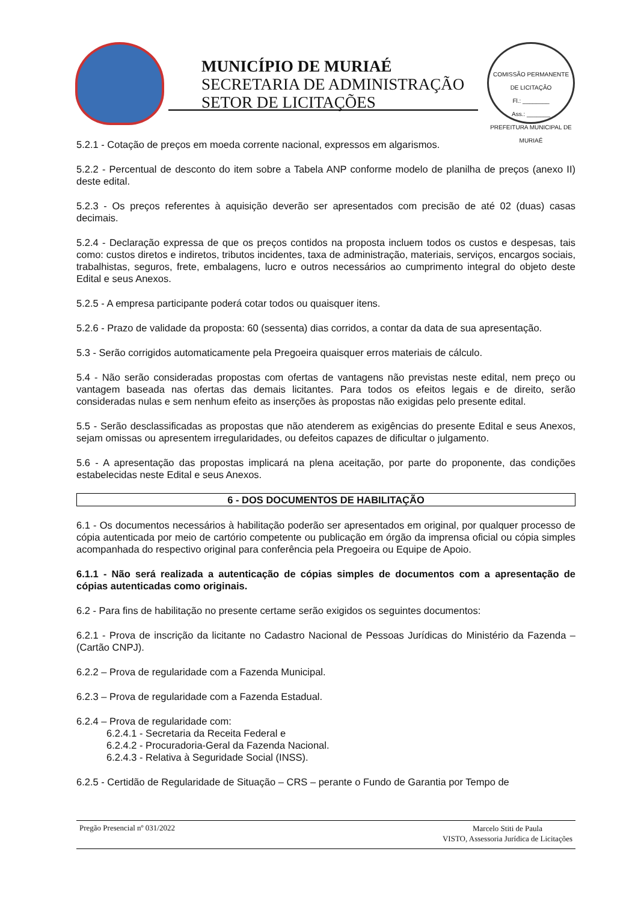MUNICÍPIO DE MURIAÉ
SECRETARIA DE ADMINISTRAÇÃO
SETOR DE LICITAÇÕES
COMISSÃO PERMANENTE DE LICITAÇÃO
Fl.: ________
Ass.: _______
PREFEITURA MUNICIPAL DE MURIAÉ
5.2.1 - Cotação de preços em moeda corrente nacional, expressos em algarismos.
5.2.2 - Percentual de desconto do item sobre a Tabela ANP conforme modelo de planilha de preços (anexo II) deste edital.
5.2.3 - Os preços referentes à aquisição deverão ser apresentados com precisão de até 02 (duas) casas decimais.
5.2.4 - Declaração expressa de que os preços contidos na proposta incluem todos os custos e despesas, tais como: custos diretos e indiretos, tributos incidentes, taxa de administração, materiais, serviços, encargos sociais, trabalhistas, seguros, frete, embalagens, lucro e outros necessários ao cumprimento integral do objeto deste Edital e seus Anexos.
5.2.5 - A empresa participante poderá cotar todos ou quaisquer itens.
5.2.6 - Prazo de validade da proposta: 60 (sessenta) dias corridos, a contar da data de sua apresentação.
5.3 - Serão corrigidos automaticamente pela Pregoeira quaisquer erros materiais de cálculo.
5.4 - Não serão consideradas propostas com ofertas de vantagens não previstas neste edital, nem preço ou vantagem baseada nas ofertas das demais licitantes. Para todos os efeitos legais e de direito, serão consideradas nulas e sem nenhum efeito as inserções às propostas não exigidas pelo presente edital.
5.5 - Serão desclassificadas as propostas que não atenderem as exigências do presente Edital e seus Anexos, sejam omissas ou apresentem irregularidades, ou defeitos capazes de dificultar o julgamento.
5.6 - A apresentação das propostas implicará na plena aceitação, por parte do proponente, das condições estabelecidas neste Edital e seus Anexos.
6 - DOS DOCUMENTOS DE HABILITAÇÃO
6.1 - Os documentos necessários à habilitação poderão ser apresentados em original, por qualquer processo de cópia autenticada por meio de cartório competente ou publicação em órgão da imprensa oficial ou cópia simples acompanhada do respectivo original para conferência pela Pregoeira ou Equipe de Apoio.
6.1.1 - Não será realizada a autenticação de cópias simples de documentos com a apresentação de cópias autenticadas como originais.
6.2 - Para fins de habilitação no presente certame serão exigidos os seguintes documentos:
6.2.1 - Prova de inscrição da licitante no Cadastro Nacional de Pessoas Jurídicas do Ministério da Fazenda – (Cartão CNPJ).
6.2.2 – Prova de regularidade com a Fazenda Municipal.
6.2.3 – Prova de regularidade com a Fazenda Estadual.
6.2.4 – Prova de regularidade com:
6.2.4.1 - Secretaria da Receita Federal e
6.2.4.2 - Procuradoria-Geral da Fazenda Nacional.
6.2.4.3 - Relativa à Seguridade Social (INSS).
6.2.5 - Certidão de Regularidade de Situação – CRS – perante o Fundo de Garantia por Tempo de
Pregão Presencial nº 031/2022
Marcelo Stiti de Paula
VISTO, Assessoria Jurídica de Licitações